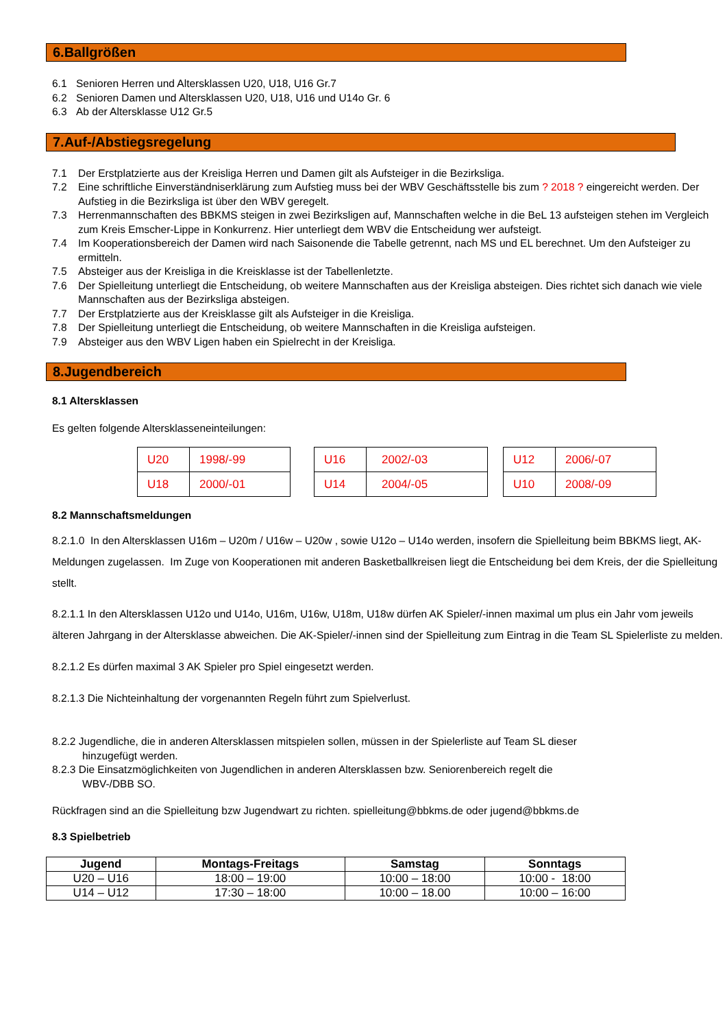6.Ballgrößen
6.1 Senioren Herren und Altersklassen U20, U18, U16 Gr.7
6.2 Senioren Damen und Altersklassen U20, U18, U16 und U14o Gr. 6
6.3 Ab der Altersklasse U12 Gr.5
7.Auf-/Abstiegsregelung
7.1 Der Erstplatzierte aus der Kreisliga Herren und Damen gilt als Aufsteiger in die Bezirksliga.
7.2 Eine schriftliche Einverständniserklärung zum Aufstieg muss bei der WBV Geschäftsstelle bis zum ? 2018 ? eingereicht werden. Der Aufstieg in die Bezirksliga ist über den WBV geregelt.
7.3 Herrenmannschaften des BBKMS steigen in zwei Bezirksligen auf, Mannschaften welche in die BeL 13 aufsteigen stehen im Vergleich zum Kreis Emscher-Lippe in Konkurrenz. Hier unterliegt dem WBV die Entscheidung wer aufsteigt.
7.4 Im Kooperationsbereich der Damen wird nach Saisonende die Tabelle getrennt, nach MS und EL berechnet. Um den Aufsteiger zu ermitteln.
7.5 Absteiger aus der Kreisliga in die Kreisklasse ist der Tabellenletzte.
7.6 Der Spielleitung unterliegt die Entscheidung, ob weitere Mannschaften aus der Kreisliga absteigen. Dies richtet sich danach wie viele Mannschaften aus der Bezirksliga absteigen.
7.7 Der Erstplatzierte aus der Kreisklasse gilt als Aufsteiger in die Kreisliga.
7.8 Der Spielleitung unterliegt die Entscheidung, ob weitere Mannschaften in die Kreisliga aufsteigen.
7.9 Absteiger aus den WBV Ligen haben ein Spielrecht in der Kreisliga.
8.Jugendbereich
8.1 Altersklassen
Es gelten folgende Altersklasseneinteilungen:
| U20 | 1998/-99 |
| U18 | 2000/-01 |
| U16 | 2002/-03 |
| U14 | 2004/-05 |
| U12 | 2006/-07 |
| U10 | 2008/-09 |
8.2 Mannschaftsmeldungen
8.2.1.0 In den Altersklassen U16m – U20m / U16w – U20w , sowie U12o – U14o werden, insofern die Spielleitung beim BBKMS liegt, AK-Meldungen zugelassen. Im Zuge von Kooperationen mit anderen Basketballkreisen liegt die Entscheidung bei dem Kreis, der die Spielleitung stellt.
8.2.1.1 In den Altersklassen U12o und U14o, U16m, U16w, U18m, U18w dürfen AK Spieler/-innen maximal um plus ein Jahr vom jeweils älteren Jahrgang in der Altersklasse abweichen. Die AK-Spieler/-innen sind der Spielleitung zum Eintrag in die Team SL Spielerliste zu melden.
8.2.1.2 Es dürfen maximal 3 AK Spieler pro Spiel eingesetzt werden.
8.2.1.3 Die Nichteinhaltung der vorgenannten Regeln führt zum Spielverlust.
8.2.2 Jugendliche, die in anderen Altersklassen mitspielen sollen, müssen in der Spielerliste auf Team SL dieser
hinzugefügt werden.
8.2.3 Die Einsatzmöglichkeiten von Jugendlichen in anderen Altersklassen bzw. Seniorenbereich regelt die
WBV-/DBB SO.
Rückfragen sind an die Spielleitung bzw Jugendwart zu richten. spielleitung@bbkms.de oder jugend@bbkms.de
8.3 Spielbetrieb
| Jugend | Montags-Freitags | Samstag | Sonntags |
| --- | --- | --- | --- |
| U20 – U16 | 18:00 – 19:00 | 10:00 – 18:00 | 10:00 - 18:00 |
| U14 – U12 | 17:30 – 18:00 | 10:00 – 18.00 | 10:00 – 16:00 |